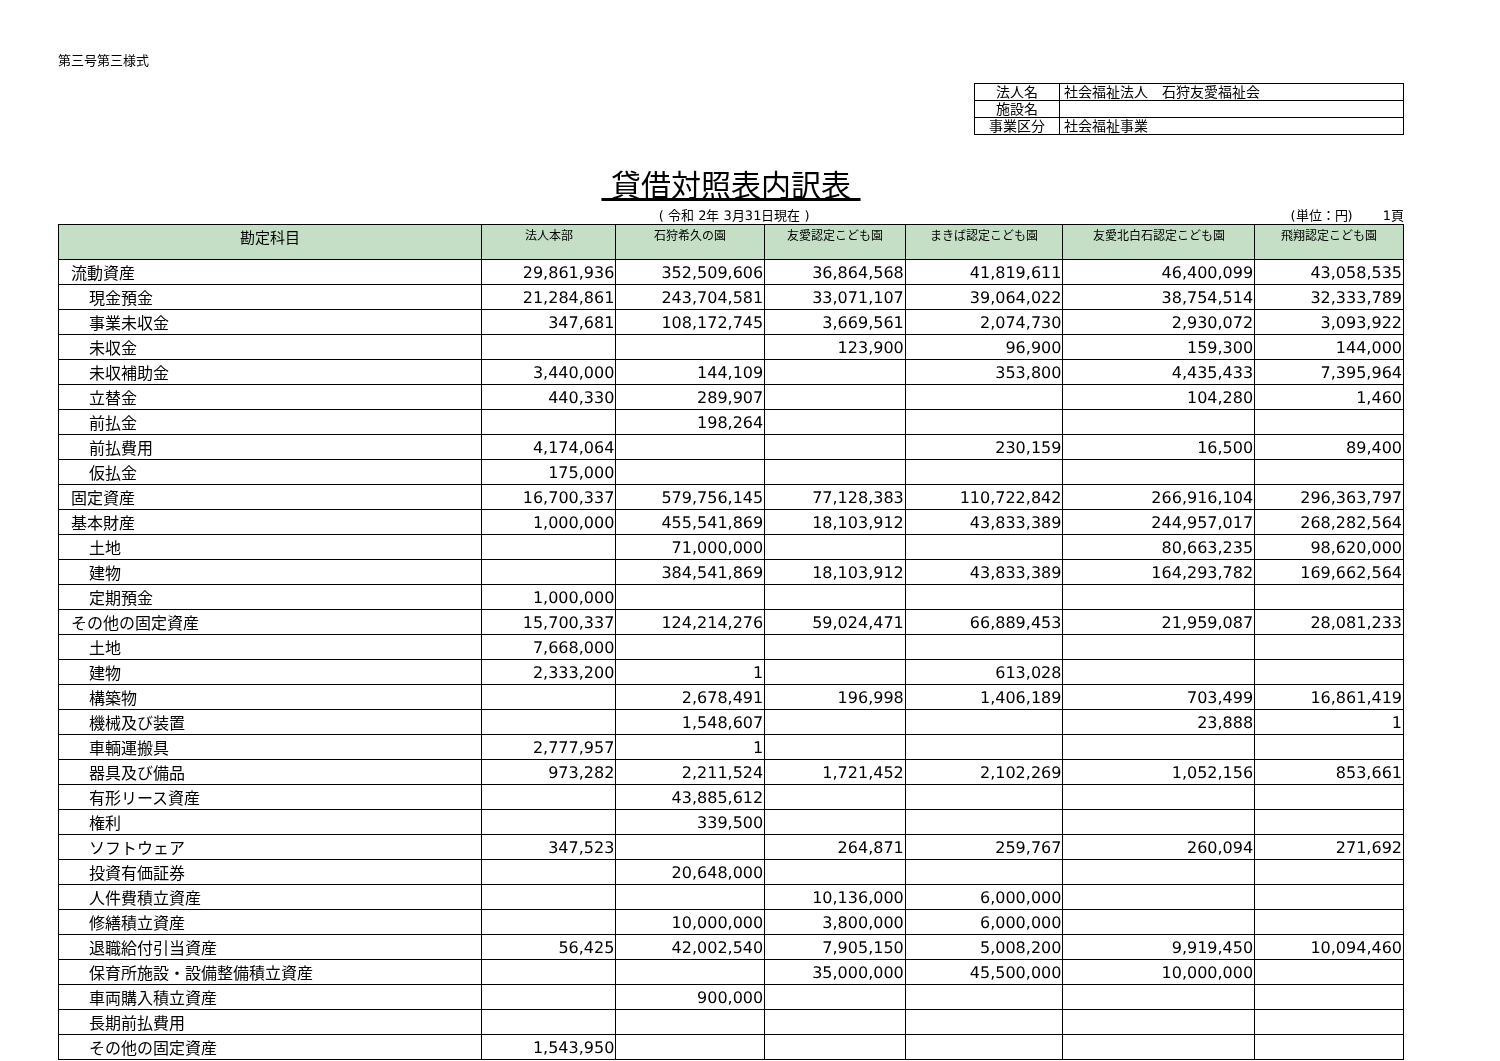第三号第三様式
| 法人名 | 社会福祉法人 石狩友愛福祉会 |
| 施設名 | |
| 事業区分 | 社会福祉事業 |
貸借対照表内訳表
( 令和 2年 3月31日現在 ) (単位：円)　　 1頁
| 勘定科目 | 法人本部 | 石狩希久の園 | 友愛認定こども園 | まきば認定こども園 | 友愛北白石認定こども園 | 飛翔認定こども園 |
| --- | --- | --- | --- | --- | --- | --- |
| 流動資産 | 29,861,936 | 352,509,606 | 36,864,568 | 41,819,611 | 46,400,099 | 43,058,535 |
| 現金預金 | 21,284,861 | 243,704,581 | 33,071,107 | 39,064,022 | 38,754,514 | 32,333,789 |
| 事業未収金 | 347,681 | 108,172,745 | 3,669,561 | 2,074,730 | 2,930,072 | 3,093,922 |
| 未収金 | | | 123,900 | 96,900 | 159,300 | 144,000 |
| 未収補助金 | 3,440,000 | 144,109 | | 353,800 | 4,435,433 | 7,395,964 |
| 立替金 | 440,330 | 289,907 | | | 104,280 | 1,460 |
| 前払金 | | 198,264 | | | | |
| 前払費用 | 4,174,064 | | | 230,159 | 16,500 | 89,400 |
| 仮払金 | 175,000 | | | | | |
| 固定資産 | 16,700,337 | 579,756,145 | 77,128,383 | 110,722,842 | 266,916,104 | 296,363,797 |
| 基本財産 | 1,000,000 | 455,541,869 | 18,103,912 | 43,833,389 | 244,957,017 | 268,282,564 |
| 土地 | | 71,000,000 | | | 80,663,235 | 98,620,000 |
| 建物 | | 384,541,869 | 18,103,912 | 43,833,389 | 164,293,782 | 169,662,564 |
| 定期預金 | 1,000,000 | | | | | |
| その他の固定資産 | 15,700,337 | 124,214,276 | 59,024,471 | 66,889,453 | 21,959,087 | 28,081,233 |
| 土地 | 7,668,000 | | | | | |
| 建物 | 2,333,200 | 1 | | 613,028 | | |
| 構築物 | | 2,678,491 | 196,998 | 1,406,189 | 703,499 | 16,861,419 |
| 機械及び装置 | | 1,548,607 | | | 23,888 | 1 |
| 車輌運搬具 | 2,777,957 | 1 | | | | |
| 器具及び備品 | 973,282 | 2,211,524 | 1,721,452 | 2,102,269 | 1,052,156 | 853,661 |
| 有形リース資産 | | 43,885,612 | | | | |
| 権利 | | 339,500 | | | | |
| ソフトウェア | 347,523 | | 264,871 | 259,767 | 260,094 | 271,692 |
| 投資有価証券 | | 20,648,000 | | | | |
| 人件費積立資産 | | | 10,136,000 | 6,000,000 | | |
| 修繕積立資産 | | 10,000,000 | 3,800,000 | 6,000,000 | | |
| 退職給付引当資産 | 56,425 | 42,002,540 | 7,905,150 | 5,008,200 | 9,919,450 | 10,094,460 |
| 保育所施設・設備整備積立資産 | | | 35,000,000 | 45,500,000 | 10,000,000 | |
| 車両購入積立資産 | | 900,000 | | | | |
| 長期前払費用 | | | | | | |
| その他の固定資産 | 1,543,950 | | | | | |